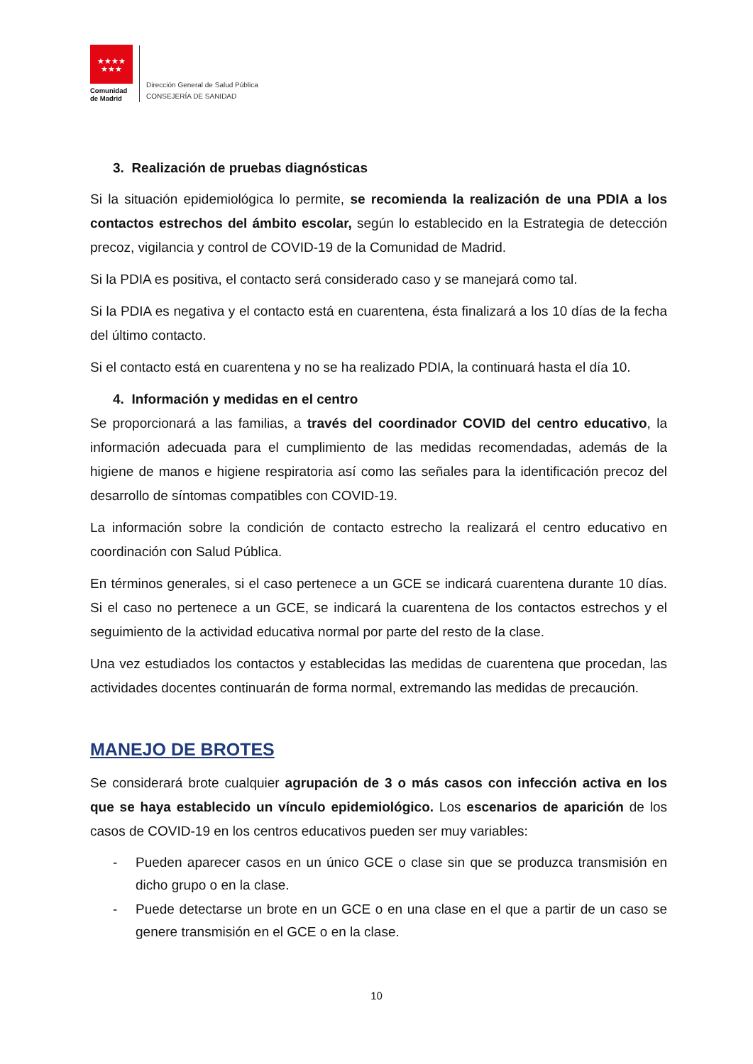★★★★
★★★
Comunidad
de Madrid
Dirección General de Salud Pública
CONSEJERÍA DE SANIDAD
3. Realización de pruebas diagnósticas
Si la situación epidemiológica lo permite, se recomienda la realización de una PDIA a los contactos estrechos del ámbito escolar, según lo establecido en la Estrategia de detección precoz, vigilancia y control de COVID-19 de la Comunidad de Madrid.
Si la PDIA es positiva, el contacto será considerado caso y se manejará como tal.
Si la PDIA es negativa y el contacto está en cuarentena, ésta finalizará a los 10 días de la fecha del último contacto.
Si el contacto está en cuarentena y no se ha realizado PDIA, la continuará hasta el día 10.
4. Información y medidas en el centro
Se proporcionará a las familias, a través del coordinador COVID del centro educativo, la información adecuada para el cumplimiento de las medidas recomendadas, además de la higiene de manos e higiene respiratoria así como las señales para la identificación precoz del desarrollo de síntomas compatibles con COVID-19.
La información sobre la condición de contacto estrecho la realizará el centro educativo en coordinación con Salud Pública.
En términos generales, si el caso pertenece a un GCE se indicará cuarentena durante 10 días. Si el caso no pertenece a un GCE, se indicará la cuarentena de los contactos estrechos y el seguimiento de la actividad educativa normal por parte del resto de la clase.
Una vez estudiados los contactos y establecidas las medidas de cuarentena que procedan, las actividades docentes continuarán de forma normal, extremando las medidas de precaución.
MANEJO DE BROTES
Se considerará brote cualquier agrupación de 3 o más casos con infección activa en los que se haya establecido un vínculo epidemiológico. Los escenarios de aparición de los casos de COVID-19 en los centros educativos pueden ser muy variables:
- Pueden aparecer casos en un único GCE o clase sin que se produzca transmisión en dicho grupo o en la clase.
- Puede detectarse un brote en un GCE o en una clase en el que a partir de un caso se genere transmisión en el GCE o en la clase.
10